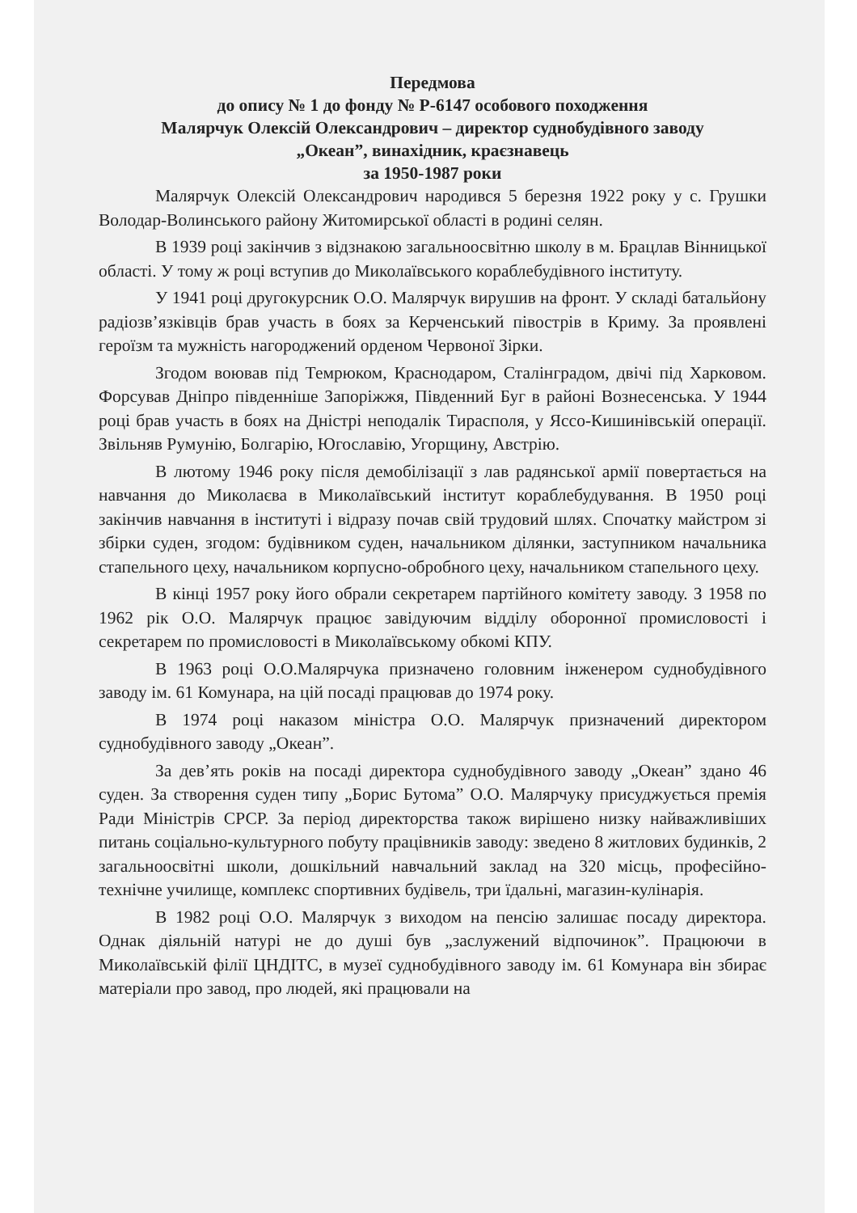Передмова
до опису № 1 до фонду № Р-6147 особового походження
Малярчук Олексій Олександрович – директор суднобудівного заводу
„Океан”, винахідник, краєзнавець
за 1950-1987 роки
Малярчук Олексій Олександрович народився 5 березня 1922 року у с. Грушки Володар-Волинського району Житомирської області в родині селян.
В 1939 році закінчив з відзнакою загальноосвітню школу в м. Брацлав Вінницької області. У тому ж році вступив до Миколаївського кораблебудівного інституту.
У 1941 році другокурсник О.О. Малярчук вирушив на фронт. У складі батальйону радіозв’язківців брав участь в боях за Керченський півострів в Криму. За проявлені героїзм та мужність нагороджений орденом Червоної Зірки.
Згодом воював під Темрюком, Краснодаром, Сталінградом, двічі під Харковом. Форсував Дніпро південніше Запоріжжя, Південний Буг в районі Вознесенська. У 1944 році брав участь в боях на Дністрі неподалік Тирасполя, у Яссо-Кишинівській операції. Звільняв Румунію, Болгарію, Югославію, Угорщину, Австрію.
В лютому 1946 року після демобілізації з лав радянської армії повертається на навчання до Миколаєва в Миколаївський інститут кораблебудування. В 1950 році закінчив навчання в інституті і відразу почав свій трудовий шлях. Спочатку майстром зі збірки суден, згодом: будівником суден, начальником ділянки, заступником начальника стапельного цеху, начальником корпусно-обробного цеху, начальником стапельного цеху.
В кінці 1957 року його обрали секретарем партійного комітету заводу. З 1958 по 1962 рік О.О. Малярчук працює завідуючим відділу оборонної промисловості і секретарем по промисловості в Миколаївському обкомі КПУ.
В 1963 році О.О.Малярчука призначено головним інженером суднобудівного заводу ім. 61 Комунара, на цій посаді працював до 1974 року.
В 1974 році наказом міністра О.О. Малярчук призначений директором суднобудівного заводу „Океан”.
За дев’ять років на посаді директора суднобудівного заводу „Океан” здано 46 суден. За створення суден типу „Борис Бутома” О.О. Малярчуку присуджується премія Ради Міністрів СРСР. За період директорства також вирішено низку найважливіших питань соціально-культурного побуту працівників заводу: зведено 8 житлових будинків, 2 загальноосвітні школи, дошкільний навчальний заклад на 320 місць, професійно-технічне училище, комплекс спортивних будівель, три їдальні, магазин-кулінарія.
В 1982 році О.О. Малярчук з виходом на пенсію залишає посаду директора. Однак діяльній натурі не до душі був „заслужений відпочинок”. Працюючи в Миколаївській філії ЦНДІТС, в музеї суднобудівного заводу ім. 61 Комунара він збирає матеріали про завод, про людей, які працювали на